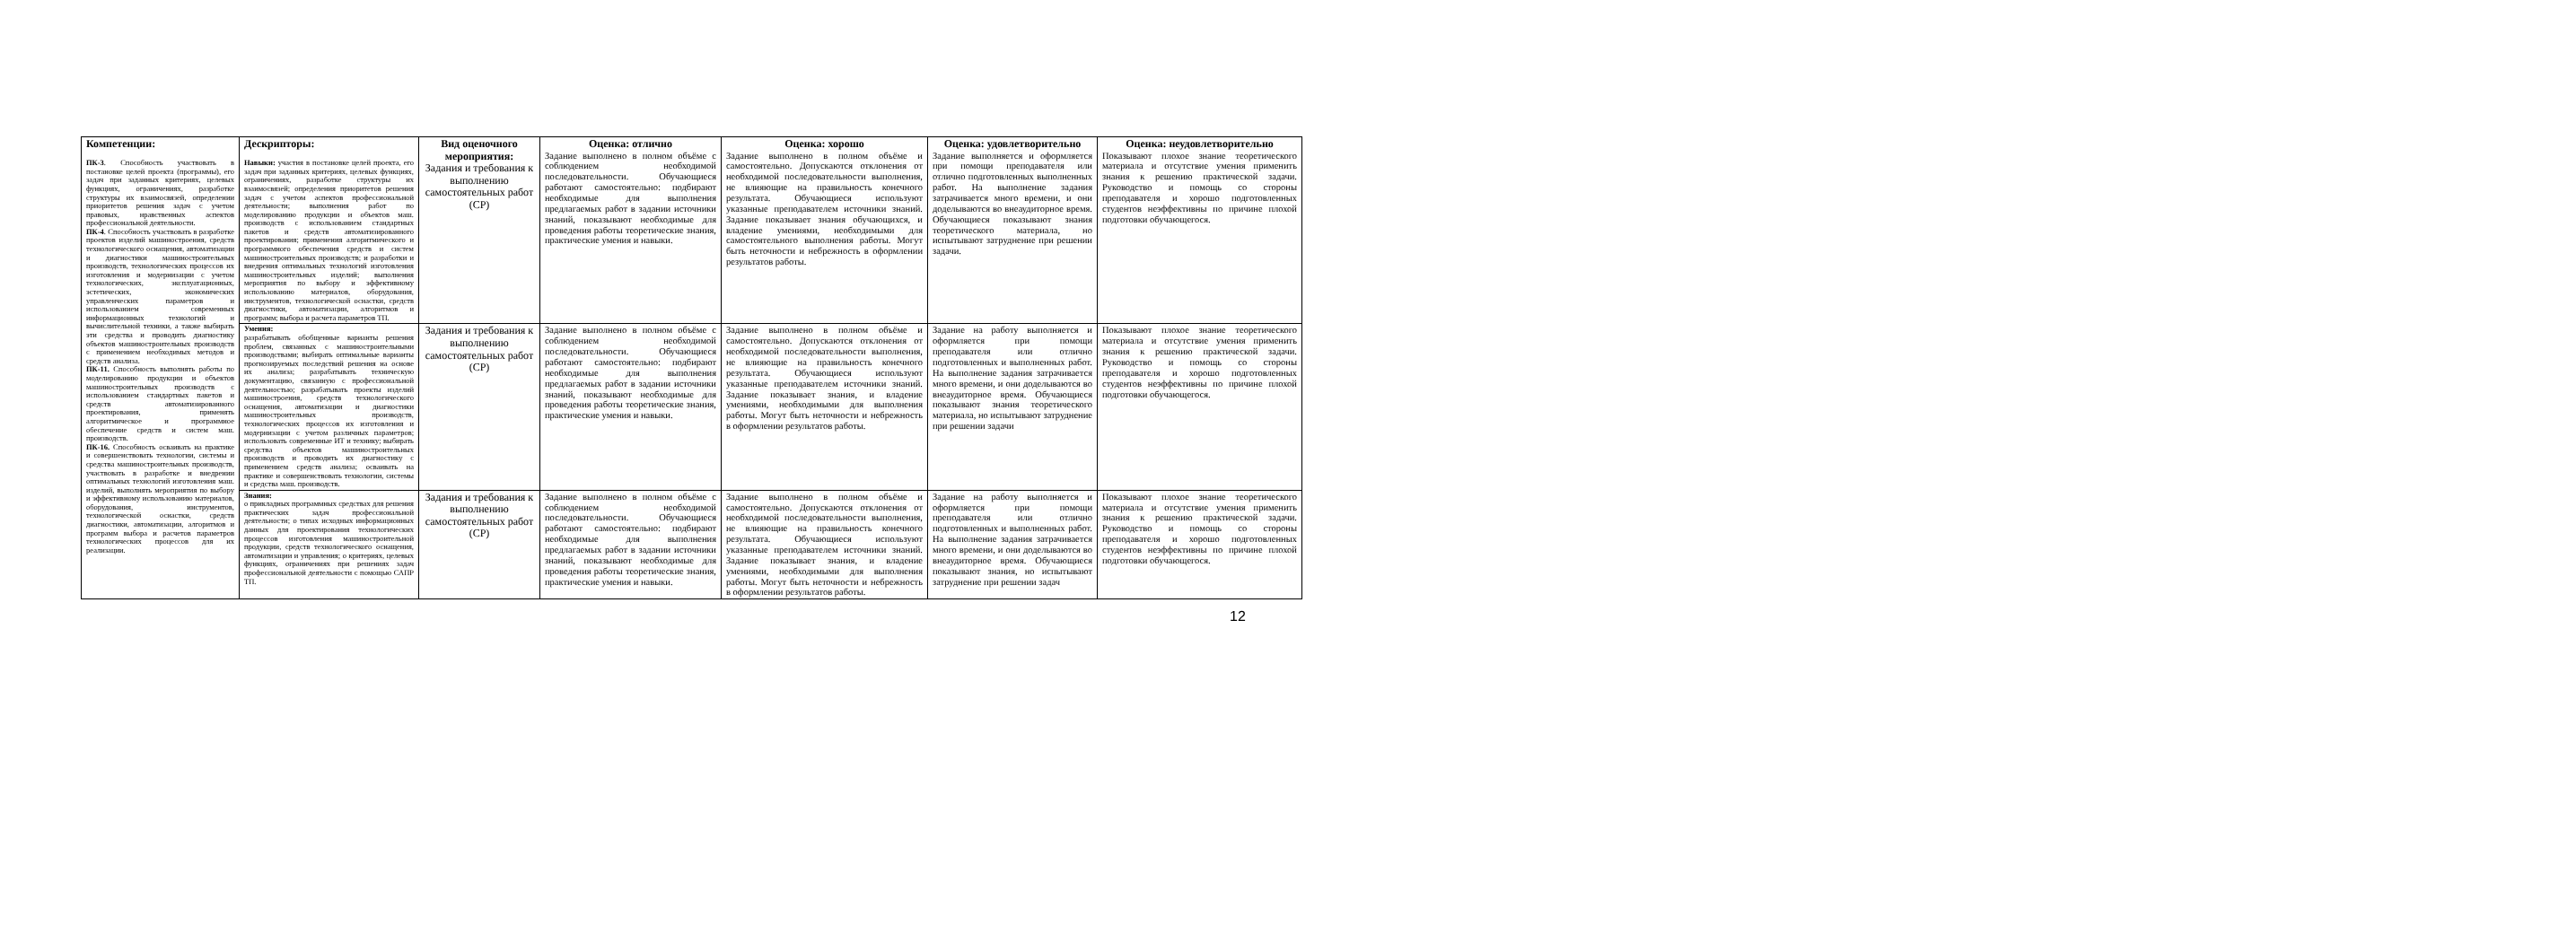| Компетенции: ПК-3 . Способность участвовать в постановке целей проекта (программы), его задач при заданных критериях, целевых функциях, ограничениях, разработке структуры их взаимосвязей, определении приоритетов решения задач с учетом правовых, нравственных аспектов профессиональной деятельности. ПК-4 . Способность участвовать в разработке проектов изделий машиностроения, средств технологического оснащения, автоматизации и диагностики машиностроительных производств, технологических процессов их изготовления и модернизации с учетом технологических, эксплуатационных, эстетических, экономических управленческих параметров и использованием современных информационных технологий и вычислительной техники, а также выбирать эти средства и проводить диагностику объектов машиностроительных производств с применением необходимых методов и средств анализа. ПК-11. Способность выполнять работы по моделированию продукции и объектов машиностроительных производств с использованием стандартных пакетов и средств автоматизированного проектирования, применять алгоритмическое и программное обеспечение средств и систем маш. производств. ПК-16. Способность осваивать на практике и совершенствовать технологии, системы и средства машиностроительных производств, участвовать в разработке и внедрении оптимальных технологий изготовления маш. изделий, выполнять мероприятия по выбору и эффективному использованию материалов, оборудования, инструментов, технологической оснастки, средств диагностики, автоматизации, алгоритмов и программ выбора и расчетов параметров технологических процессов для их реализации. | Дескрипторы: Навыки: участия в постановке целей проекта, его задач при заданных критериях, целевых функциях, ограничениях, разработке структуры их взаимосвязей; определения приоритетов решения задач с учетом аспектов профессиональной деятельности; выполнения работ по моделированию продукции и объектов маш. производств с использованием стандартных пакетов и средств автоматизированного проектирования; применения алгоритмического и программного обеспечения средств и систем машиностроительных производств; и разработки и внедрения оптимальных технологий изготовления машиностроительных изделий; выполнения мероприятия по выбору и эффективному использованию материалов, оборудования, инструментов, технологической оснастки, средств диагностики, автоматизации, алгоритмов и программ; выбора и расчета параметров ТП. | Вид оценочного мероприятия: Задания и требования к выполнению самостоятельных работ (СР) | Оценка: отлично Задание выполнено в полном объёме с соблюдением необходимой последовательности. Обучающиеся работают самостоятельно: подбирают необходимые для выполнения предлагаемых работ в задании источники знаний, показывают необходимые для проведения работы теоретические знания, практические умения и навыки. | Оценка: хорошо Задание выполнено в полном объёме и самостоятельно. Допускаются отклонения от необходимой последовательности выполнения, не влияющие на правильность конечного результата. Обучающиеся используют указанные преподавателем источники знаний. Задание показывает знания обучающихся, и владение умениями, необходимыми для самостоятельного выполнения работы. Могут быть неточности и небрежность в оформлении результатов работы. | Оценка: удовлетворительно Задание выполняется и оформляется при помощи преподавателя или отлично подготовленных выполненных работ. На выполнение задания затрачивается много времени, и они доделываются во внеаудиторное время. Обучающиеся показывают знания теоретического материала, но испытывают затруднение при решении задачи. | Оценка: неудовлетворительно Показывают плохое знание теоретического материала и отсутствие умения применить знания к решению практической задачи. Руководство и помощь со стороны преподавателя и хорошо подготовленных студентов неэффективны по причине плохой подготовки обучающегося. |
| | Умения: разрабатывать обобщенные варианты решения проблем, связанных с машиностроительными производствами; выбирать оптимальные варианты прогнозируемых последствий решения на основе их анализа; разрабатывать техническую документацию, связанную с профессиональной деятельностью; разрабатывать проекты изделий машиностроения, средств технологического оснащения, автоматизации и диагностики машиностроительных производств, технологических процессов их изготовления и модернизации с учетом различных параметров; использовать современные ИТ и технику; выбирать средства объектов машиностроительных производств и проводить их диагностику с применением средств анализа; осваивать на практике и совершенствовать технологии, системы и средства маш. производств. | Задания и требования к выполнению самостоятельных работ (СР) | Задание выполнено в полном объёме с соблюдением необходимой последовательности. Обучающиеся работают самостоятельно: подбирают необходимые для выполнения предлагаемых работ в задании источники знаний, показывают необходимые для проведения работы теоретические знания, практические умения и навыки. | Задание выполнено в полном объёме и самостоятельно. Допускаются отклонения от необходимой последовательности выполнения, не влияющие на правильность конечного результата. Обучающиеся используют указанные преподавателем источники знаний. Задание показывает знания, и владение умениями, необходимыми для выполнения работы. Могут быть неточности и небрежность в оформлении результатов работы. | Задание на работу выполняется и оформляется при помощи преподавателя или отлично подготовленных и выполненных работ. На выполнение задания затрачивается много времени, и они доделываются во внеаудиторное время. Обучающиеся показывают знания теоретического материала, но испытывают затруднение при решении задачи | Показывают плохое знание теоретического материала и отсутствие умения применить знания к решению практической задачи. Руководство и помощь со стороны преподавателя и хорошо подготовленных студентов неэффективны по причине плохой подготовки обучающегося. |
| | Знания: о прикладных программных средствах для решения практических задач профессиональной деятельности; о типах исходных информационных данных для проектирования технологических процессов изготовления машиностроительной продукции, средств технологического оснащения, автоматизации и управления; о критериях, целевых функциях, ограничениях при решениях задач профессиональной деятельности с помощью САПР ТП. | Задания и требования к выполнению самостоятельных работ (СР) | Задание выполнено в полном объёме с соблюдением необходимой последовательности. Обучающиеся работают самостоятельно: подбирают необходимые для выполнения предлагаемых работ в задании источники знаний, показывают необходимые для проведения работы теоретические знания, практические умения и навыки. | Задание выполнено в полном объёме и самостоятельно. Допускаются отклонения от необходимой последовательности выполнения, не влияющие на правильность конечного результата. Обучающиеся используют указанные преподавателем источники знаний. Задание показывает знания, и владение умениями, необходимыми для выполнения работы. Могут быть неточности и небрежность в оформлении результатов работы. | Задание на работу выполняется и оформляется при помощи преподавателя или отлично подготовленных и выполненных работ. На выполнение задания затрачивается много времени, и они доделываются во внеаудиторное время. Обучающиеся показывают знания, но испытывают затруднение при решении задач | Показывают плохое знание теоретического материала и отсутствие умения применить знания к решению практической задачи. Руководство и помощь со стороны преподавателя и хорошо подготовленных студентов неэффективны по причине плохой подготовки обучающегося. |
12